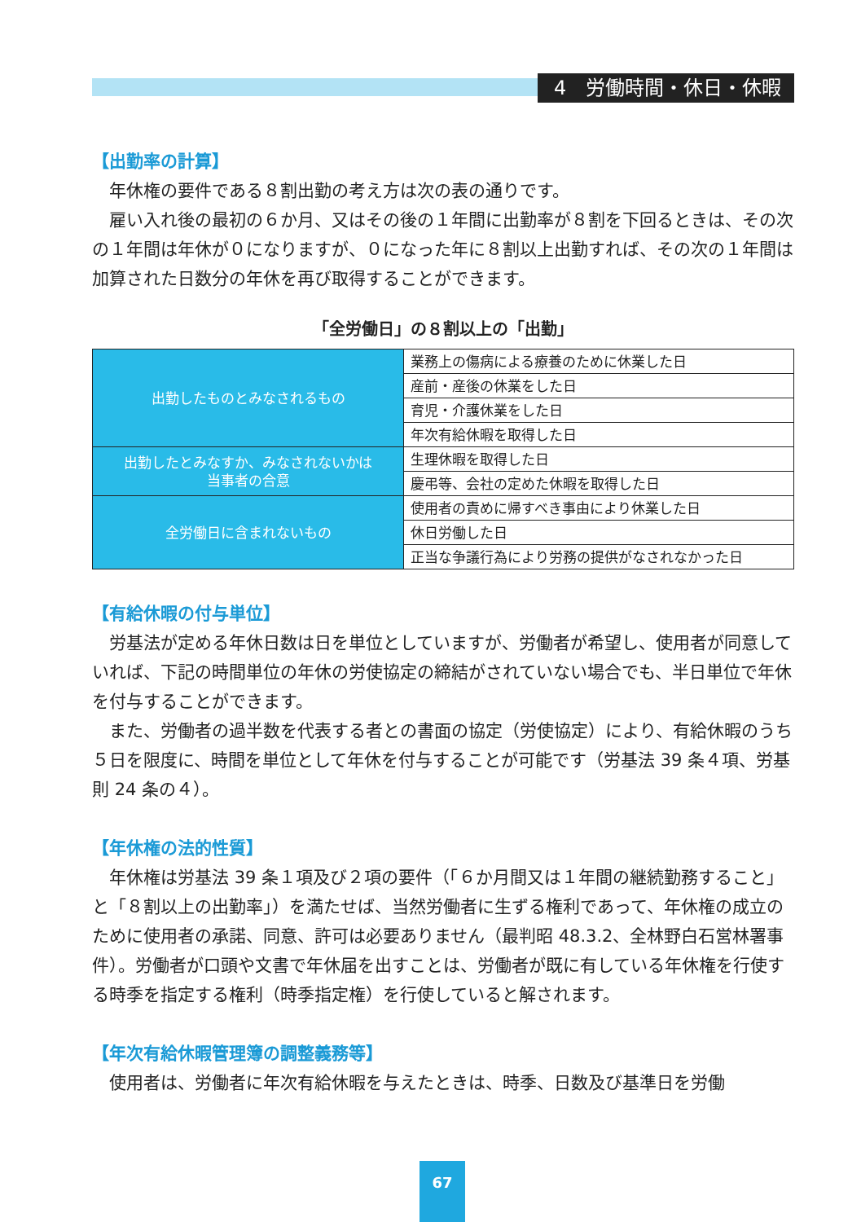4　労働時間・休日・休暇
【出勤率の計算】
年休権の要件である８割出勤の考え方は次の表の通りです。
雇い入れ後の最初の６か月、又はその後の１年間に出勤率が８割を下回るときは、その次の１年間は年休が０になりますが、０になった年に８割以上出勤すれば、その次の１年間は加算された日数分の年休を再び取得することができます。
「全労働日」の８割以上の「出勤」
| 出勤したものとみなされるもの | 業務上の傷病による療養のために休業した日 |
| | 産前・産後の休業をした日 |
| | 育児・介護休業をした日 |
| | 年次有給休暇を取得した日 |
| 出勤したとみなすか、みなされないかは 当事者の合意 | 生理休暇を取得した日 |
| | 慶弔等、会社の定めた休暇を取得した日 |
| 全労働日に含まれないもの | 使用者の責めに帰すべき事由により休業した日 |
| | 休日労働した日 |
| | 正当な争議行為により労務の提供がなされなかった日 |
【有給休暇の付与単位】
労基法が定める年休日数は日を単位としていますが、労働者が希望し、使用者が同意していれば、下記の時間単位の年休の労使協定の締結がされていない場合でも、半日単位で年休を付与することができます。
また、労働者の過半数を代表する者との書面の協定（労使協定）により、有給休暇のうち５日を限度に、時間を単位として年休を付与することが可能です（労基法 39 条４項、労基則 24 条の４）。
【年休権の法的性質】
年休権は労基法 39 条１項及び２項の要件（「６か月間又は１年間の継続勤務すること」と「８割以上の出勤率」）を満たせば、当然労働者に生ずる権利であって、年休権の成立のために使用者の承諾、同意、許可は必要ありません（最判昭 48.3.2、全林野白石営林署事件）。労働者が口頭や文書で年休届を出すことは、労働者が既に有している年休権を行使する時季を指定する権利（時季指定権）を行使していると解されます。
【年次有給休暇管理簿の調整義務等】
使用者は、労働者に年次有給休暇を与えたときは、時季、日数及び基準日を労働
67